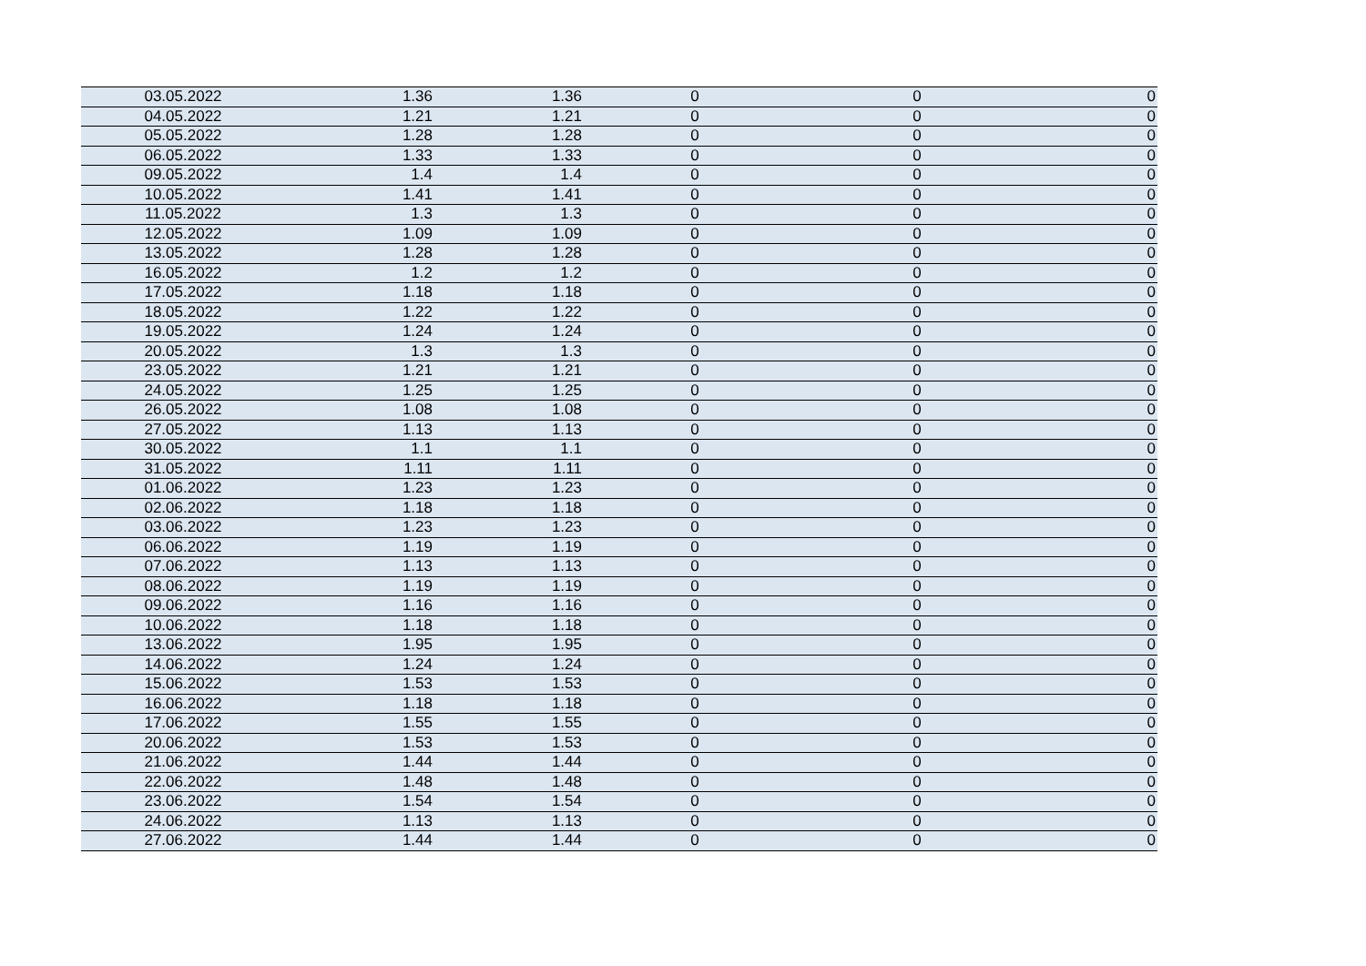| 03.05.2022 | 1.36 | 1.36 | 0 | 0 | 0 |
| 04.05.2022 | 1.21 | 1.21 | 0 | 0 | 0 |
| 05.05.2022 | 1.28 | 1.28 | 0 | 0 | 0 |
| 06.05.2022 | 1.33 | 1.33 | 0 | 0 | 0 |
| 09.05.2022 | 1.4 | 1.4 | 0 | 0 | 0 |
| 10.05.2022 | 1.41 | 1.41 | 0 | 0 | 0 |
| 11.05.2022 | 1.3 | 1.3 | 0 | 0 | 0 |
| 12.05.2022 | 1.09 | 1.09 | 0 | 0 | 0 |
| 13.05.2022 | 1.28 | 1.28 | 0 | 0 | 0 |
| 16.05.2022 | 1.2 | 1.2 | 0 | 0 | 0 |
| 17.05.2022 | 1.18 | 1.18 | 0 | 0 | 0 |
| 18.05.2022 | 1.22 | 1.22 | 0 | 0 | 0 |
| 19.05.2022 | 1.24 | 1.24 | 0 | 0 | 0 |
| 20.05.2022 | 1.3 | 1.3 | 0 | 0 | 0 |
| 23.05.2022 | 1.21 | 1.21 | 0 | 0 | 0 |
| 24.05.2022 | 1.25 | 1.25 | 0 | 0 | 0 |
| 26.05.2022 | 1.08 | 1.08 | 0 | 0 | 0 |
| 27.05.2022 | 1.13 | 1.13 | 0 | 0 | 0 |
| 30.05.2022 | 1.1 | 1.1 | 0 | 0 | 0 |
| 31.05.2022 | 1.11 | 1.11 | 0 | 0 | 0 |
| 01.06.2022 | 1.23 | 1.23 | 0 | 0 | 0 |
| 02.06.2022 | 1.18 | 1.18 | 0 | 0 | 0 |
| 03.06.2022 | 1.23 | 1.23 | 0 | 0 | 0 |
| 06.06.2022 | 1.19 | 1.19 | 0 | 0 | 0 |
| 07.06.2022 | 1.13 | 1.13 | 0 | 0 | 0 |
| 08.06.2022 | 1.19 | 1.19 | 0 | 0 | 0 |
| 09.06.2022 | 1.16 | 1.16 | 0 | 0 | 0 |
| 10.06.2022 | 1.18 | 1.18 | 0 | 0 | 0 |
| 13.06.2022 | 1.95 | 1.95 | 0 | 0 | 0 |
| 14.06.2022 | 1.24 | 1.24 | 0 | 0 | 0 |
| 15.06.2022 | 1.53 | 1.53 | 0 | 0 | 0 |
| 16.06.2022 | 1.18 | 1.18 | 0 | 0 | 0 |
| 17.06.2022 | 1.55 | 1.55 | 0 | 0 | 0 |
| 20.06.2022 | 1.53 | 1.53 | 0 | 0 | 0 |
| 21.06.2022 | 1.44 | 1.44 | 0 | 0 | 0 |
| 22.06.2022 | 1.48 | 1.48 | 0 | 0 | 0 |
| 23.06.2022 | 1.54 | 1.54 | 0 | 0 | 0 |
| 24.06.2022 | 1.13 | 1.13 | 0 | 0 | 0 |
| 27.06.2022 | 1.44 | 1.44 | 0 | 0 | 0 |